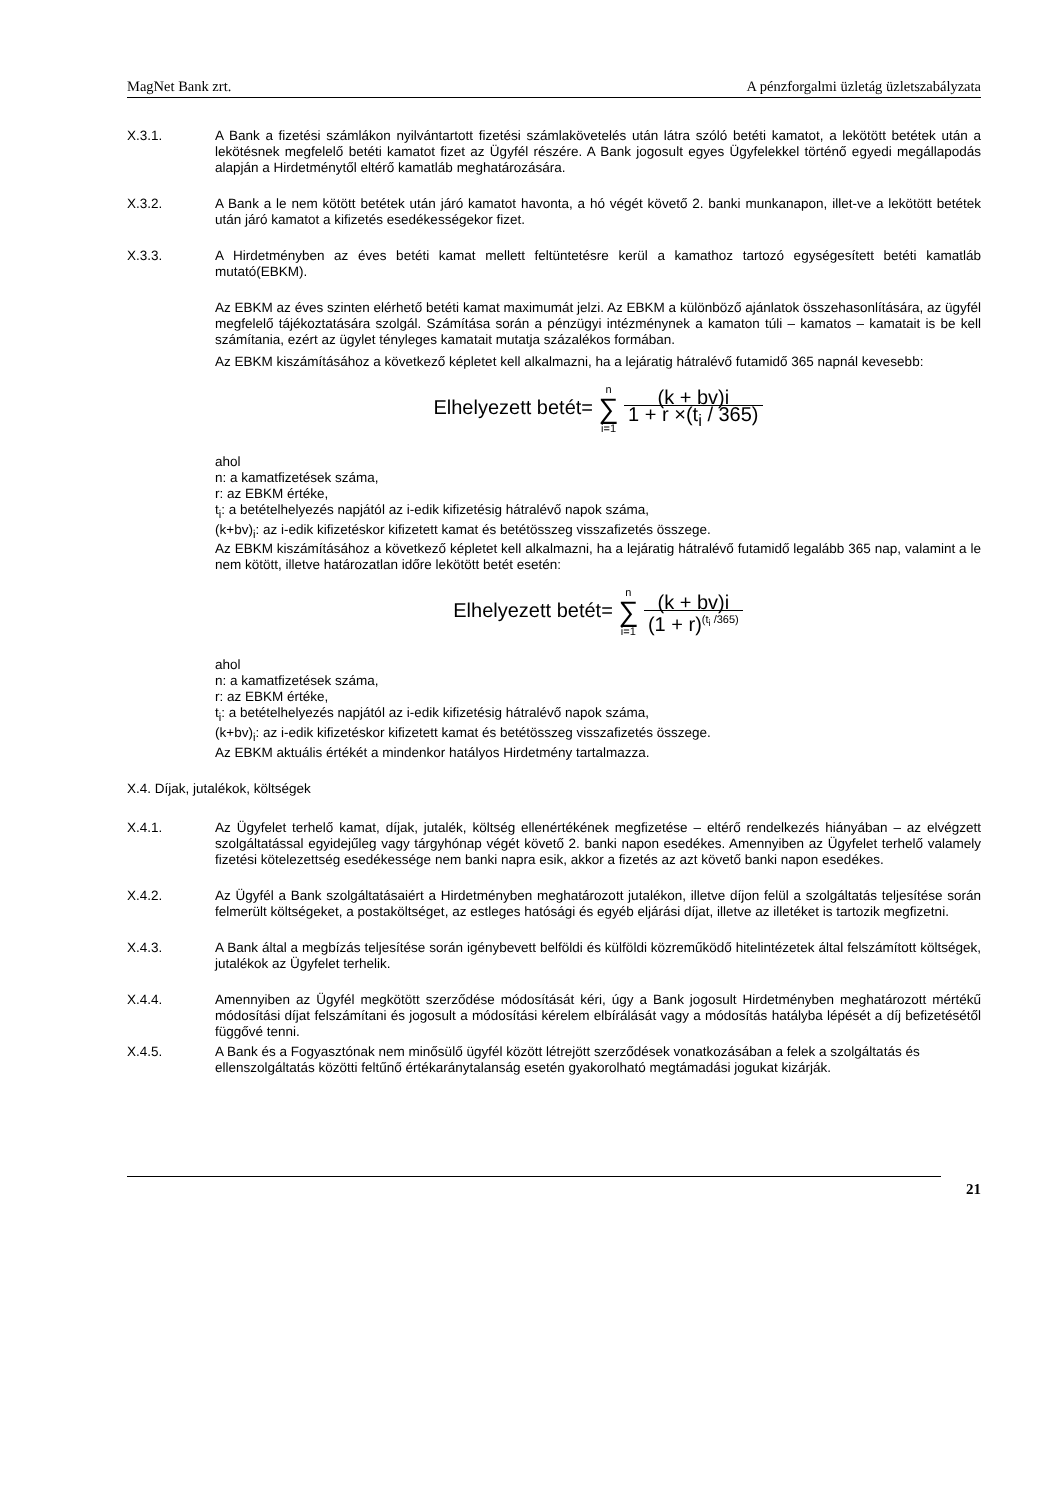MagNet Bank zrt. A pénzforgalmi üzletág üzletszabályzata
X.3.1. A Bank a fizetési számlákon nyilvántartott fizetési számlakövetelés után látra szóló betéti kamatot, a lekötött betétek után a lekötésnek megfelelő betéti kamatot fizet az Ügyfél részére. A Bank jogosult egyes Ügyfelekkel történő egyedi megállapodás alapján a Hirdetménytől eltérő kamatláb meghatározására.
X.3.2. A Bank a le nem kötött betétek után járó kamatot havonta, a hó végét követő 2. banki munkanapon, illet-ve a lekötött betétek után járó kamatot a kifizetés esedékességekor fizet.
X.3.3. A Hirdetményben az éves betéti kamat mellett feltüntetésre kerül a kamathoz tartozó egységesített betéti kamatláb mutató(EBKM).
Az EBKM az éves szinten elérhető betéti kamat maximumát jelzi. Az EBKM a különböző ajánlatok összehasonlítására, az ügyfél megfelelő tájékoztatására szolgál. Számítása során a pénzügyi intézménynek a kamaton túli – kamatos – kamatait is be kell számítania, ezért az ügylet tényleges kamatait mutatja százalékos formában.
Az EBKM kiszámításához a következő képletet kell alkalmazni, ha a lejáratig hátralévő futamidő 365 napnál kevesebb:
Elhelyezett betét= n ∑ i=1 (k + bv)i 1 + r ×(t<sub>i</sub> / 365)
ahol
n: a kamatfizetések száma,
r: az EBKM értéke,
t<sub>i</sub>: a betételhelyezés napjától az i-edik kifizetésig hátralévő napok száma,
(k+bv)<sub>i</sub>: az i-edik kifizetéskor kifizetett kamat és betétösszeg visszafizetés összege.
Az EBKM kiszámításához a következő képletet kell alkalmazni, ha a lejáratig hátralévő futamidő legalább 365 nap, valamint a le nem kötött, illetve határozatlan időre lekötött betét esetén:
Elhelyezett betét= n ∑ i=1 (k + bv)i (1 + r)<sup>(t<sub>i</sub> /365)</sup>
ahol
n: a kamatfizetések száma,
r: az EBKM értéke,
t<sub>i</sub>: a betételhelyezés napjától az i-edik kifizetésig hátralévő napok száma,
(k+bv)<sub>i</sub>: az i-edik kifizetéskor kifizetett kamat és betétösszeg visszafizetés összege.
Az EBKM aktuális értékét a mindenkor hatályos Hirdetmény tartalmazza.
X.4. Díjak, jutalékok, költségek
X.4.1. Az Ügyfelet terhelő kamat, díjak, jutalék, költség ellenértékének megfizetése – eltérő rendelkezés hiányában – az elvégzett szolgáltatással egyidejűleg vagy tárgyhónap végét követő 2. banki napon esedékes. Amennyiben az Ügyfelet terhelő valamely fizetési kötelezettség esedékessége nem banki napra esik, akkor a fizetés az azt követő banki napon esedékes.
X.4.2. Az Ügyfél a Bank szolgáltatásaiért a Hirdetményben meghatározott jutalékon, illetve díjon felül a szolgáltatás teljesítése során felmerült költségeket, a postaköltséget, az estleges hatósági és egyéb eljárási díjat, illetve az illetéket is tartozik megfizetni.
X.4.3. A Bank által a megbízás teljesítése során igénybevett belföldi és külföldi közreműködő hitelintézetek által felszámított költségek, jutalékok az Ügyfelet terhelik.
X.4.4. Amennyiben az Ügyfél megkötött szerződése módosítását kéri, úgy a Bank jogosult Hirdetményben meghatározott mértékű módosítási díjat felszámítani és jogosult a módosítási kérelem elbírálását vagy a módosítás hatályba lépését a díj befizetésétől függővé tenni.
X.4.5. A Bank és a Fogyasztónak nem minősülő ügyfél között létrejött szerződések vonatkozásában a felek a szolgáltatás és ellenszolgáltatás közötti feltűnő értékaránytalanság esetén gyakorolható megtámadási jogukat kizárják.
21